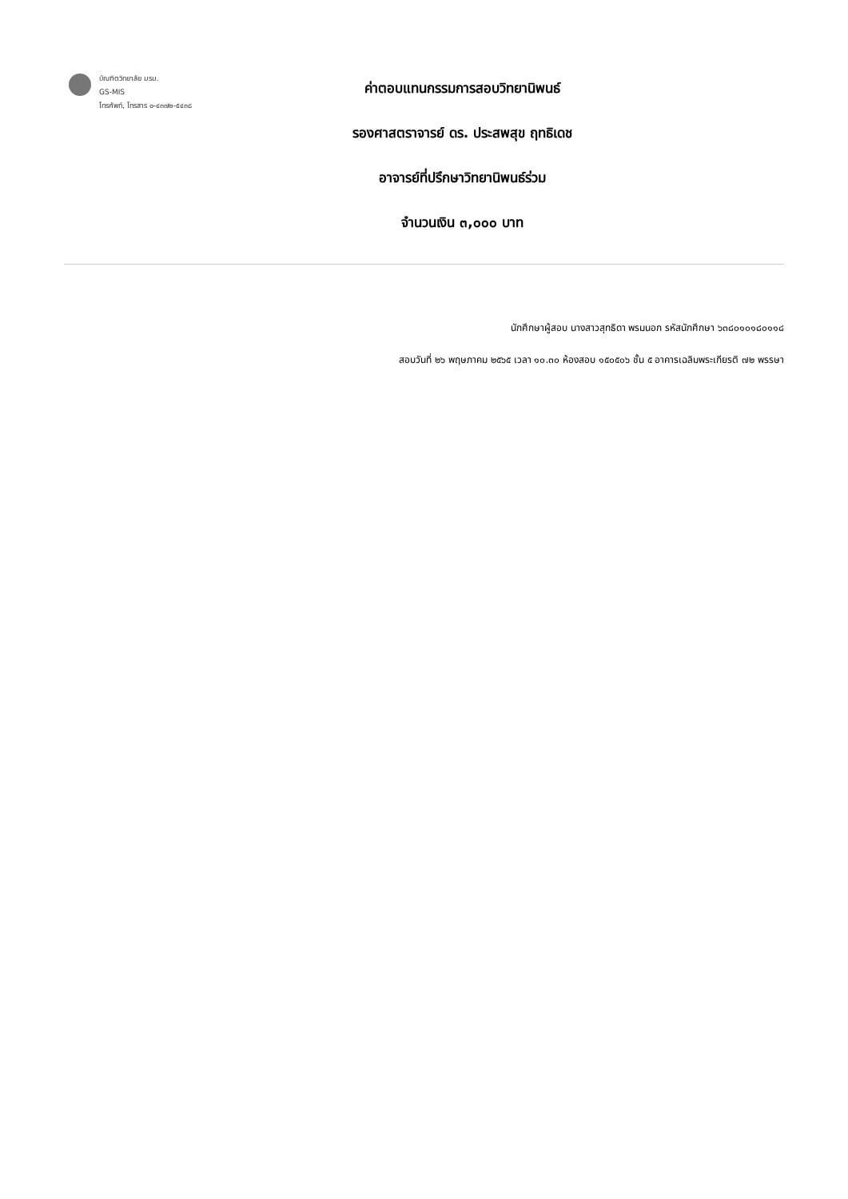บัณฑิตวิทยาลัย มรม.
GS-MIS
โทรศัพท์, โทรสาร ๐-๔๓๗๒-๕๔๓๘
ค่าตอบแทนกรรมการสอบวิทยานิพนธ์
รองศาสตราจารย์ ดร. ประสพสุข ฤทธิเดช
อาจารย์ที่ปรึกษาวิทยานิพนธ์ร่วม
จำนวนเงิน ๓,๐๐๐ บาท
นักศึกษาผู้สอบ นางสาวสุทธิดา พรมนอก รหัสนักศึกษา ๖๓๘๐๑๐๑๘๐๑๑๘
สอบวันที่ ๒๖ พฤษภาคม ๒๕๖๕ เวลา ๑๐.๓๐ ห้องสอบ ๑๕๐๕๐๖ ชั้น ๕ อาคารเฉลิมพระเกียรติ ๗๒ พรรษา